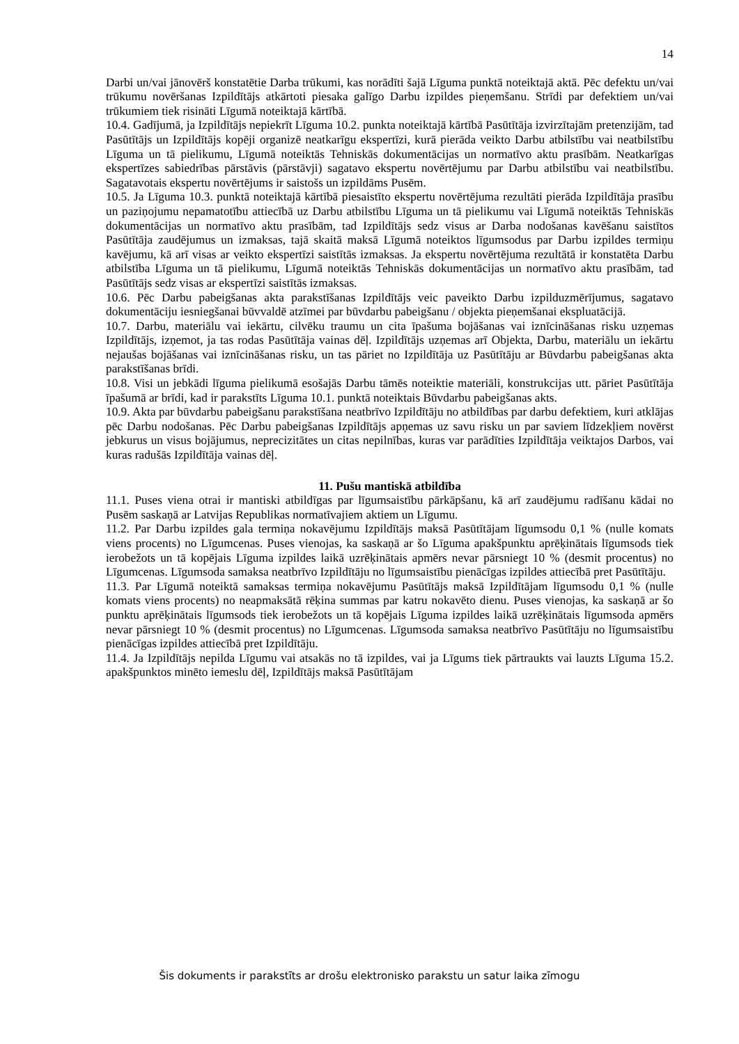14
Darbi un/vai jānovērš konstatētie Darba trūkumi, kas norādīti šajā Līguma punktā noteiktajā aktā. Pēc defektu un/vai trūkumu novēršanas Izpildītājs atkārtoti piesaka galīgo Darbu izpildes pieņemšanu. Strīdi par defektiem un/vai trūkumiem tiek risināti Līgumā noteiktajā kārtībā.
10.4. Gadījumā, ja Izpildītājs nepiekrīt Līguma 10.2. punkta noteiktajā kārtībā Pasūtītāja izvirzītajām pretenzijām, tad Pasūtītājs un Izpildītājs kopēji organizē neatkarīgu ekspertīzi, kurā pierāda veikto Darbu atbilstību vai neatbilstību Līguma un tā pielikumu, Līgumā noteiktās Tehniskās dokumentācijas un normatīvo aktu prasībām. Neatkarīgas ekspertīzes sabiedrības pārstāvis (pārstāvji) sagatavo ekspertu novērtējumu par Darbu atbilstību vai neatbilstību. Sagatavotais ekspertu novērtējums ir saistošs un izpildāms Pusēm.
10.5. Ja Līguma 10.3. punktā noteiktajā kārtībā piesaistīto ekspertu novērtējuma rezultāti pierāda Izpildītāja prasību un paziņojumu nepamatotību attiecībā uz Darbu atbilstību Līguma un tā pielikumu vai Līgumā noteiktās Tehniskās dokumentācijas un normatīvo aktu prasībām, tad Izpildītājs sedz visus ar Darba nodošanas kavēšanu saistītos Pasūtītāja zaudējumus un izmaksas, tajā skaitā maksā Līgumā noteiktos līgumsodus par Darbu izpildes termiņu kavējumu, kā arī visas ar veikto ekspertīzi saistītās izmaksas. Ja ekspertu novērtējuma rezultātā ir konstatēta Darbu atbilstība Līguma un tā pielikumu, Līgumā noteiktās Tehniskās dokumentācijas un normatīvo aktu prasībām, tad Pasūtītājs sedz visas ar ekspertīzi saistītās izmaksas.
10.6. Pēc Darbu pabeigšanas akta parakstīšanas Izpildītājs veic paveikto Darbu izpilduzmērījumus, sagatavo dokumentāciju iesniegšanai būvvaldē atzīmei par būvdarbu pabeigšanu / objekta pieņemšanai ekspluatācijā.
10.7. Darbu, materiālu vai iekārtu, cilvēku traumu un cita īpašuma bojāšanas vai iznīcināšanas risku uzņemas Izpildītājs, izņemot, ja tas rodas Pasūtītāja vainas dēļ. Izpildītājs uzņemas arī Objekta, Darbu, materiālu un iekārtu nejaušas bojāšanas vai iznīcināšanas risku, un tas pāriet no Izpildītāja uz Pasūtītāju ar Būvdarbu pabeigšanas akta parakstīšanas brīdi.
10.8. Visi un jebkādi līguma pielikumā esošajās Darbu tāmēs noteiktie materiāli, konstrukcijas utt. pāriet Pasūtītāja īpašumā ar brīdi, kad ir parakstīts Līguma 10.1. punktā noteiktais Būvdarbu pabeigšanas akts.
10.9. Akta par būvdarbu pabeigšanu parakstīšana neatbrīvo Izpildītāju no atbildības par darbu defektiem, kuri atklājas pēc Darbu nodošanas. Pēc Darbu pabeigšanas Izpildītājs apņemas uz savu risku un par saviem līdzekļiem novērst jebkurus un visus bojājumus, neprecizitātes un citas nepilnības, kuras var parādīties Izpildītāja veiktajos Darbos, vai kuras radušās Izpildītāja vainas dēļ.
11. Pušu mantiskā atbildība
11.1. Puses viena otrai ir mantiski atbildīgas par līgumsaistību pārkāpšanu, kā arī zaudējumu radīšanu kādai no Pusēm saskaņā ar Latvijas Republikas normatīvajiem aktiem un Līgumu.
11.2. Par Darbu izpildes gala termiņa nokavējumu Izpildītājs maksā Pasūtītājam līgumsodu 0,1 % (nulle komats viens procents) no Līgumcenas. Puses vienojas, ka saskaņā ar šo Līguma apakšpunktu aprēķinātais līgumsods tiek ierobežots un tā kopējais Līguma izpildes laikā uzrēķinātais apmērs nevar pārsniegt 10 % (desmit procentus) no Līgumcenas. Līgumsoda samaksa neatbrīvo Izpildītāju no līgumsaistību pienācīgas izpildes attiecībā pret Pasūtītāju.
11.3. Par Līgumā noteiktā samaksas termiņa nokavējumu Pasūtītājs maksā Izpildītājam līgumsodu 0,1 % (nulle komats viens procents) no neapmaksātā rēķina summas par katru nokavēto dienu. Puses vienojas, ka saskaņā ar šo punktu aprēķinātais līgumsods tiek ierobežots un tā kopējais Līguma izpildes laikā uzrēķinātais līgumsoda apmērs nevar pārsniegt 10 % (desmit procentus) no Līgumcenas. Līgumsoda samaksa neatbrīvo Pasūtītāju no līgumsaistību pienācīgas izpildes attiecībā pret Izpildītāju.
11.4. Ja Izpildītājs nepilda Līgumu vai atsakās no tā izpildes, vai ja Līgums tiek pārtraukts vai lauzts Līguma 15.2. apakšpunktos minēto iemeslu dēļ, Izpildītājs maksā Pasūtītājam
Šis dokuments ir parakstīts ar drošu elektronisko parakstu un satur laika zīmogu